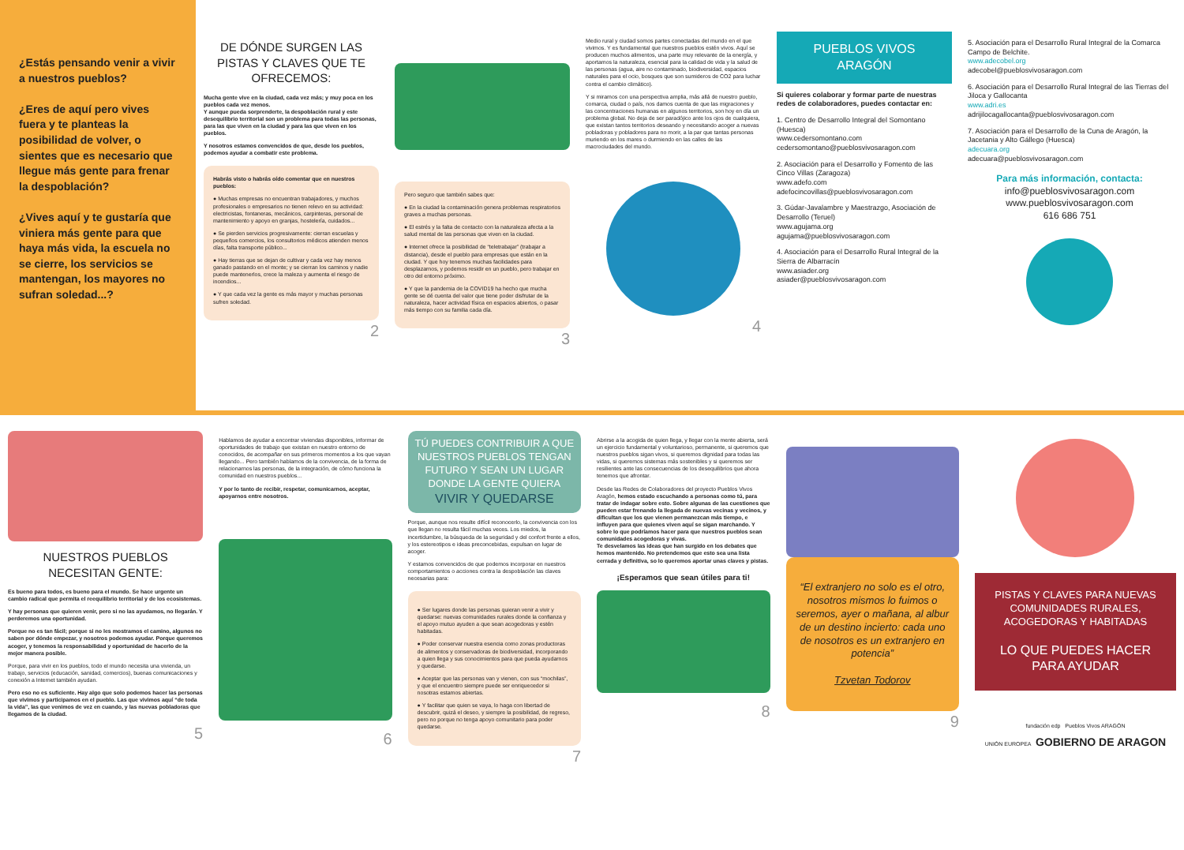¿Estás pensando venir a vivir a nuestros pueblos?
¿Eres de aquí pero vives fuera y te planteas la posibilidad de volver, o sientes que es necesario que llegue más gente para frenar la despoblación?
¿Vives aquí y te gustaría que viniera más gente para que haya más vida, la escuela no se cierre, los servicios se mantengan, los mayores no sufran soledad...?
DE DÓNDE SURGEN LAS PISTAS Y CLAVES QUE TE OFRECEMOS:
Mucha gente vive en la ciudad, cada vez más; y muy poca en los pueblos cada vez menos.
Y aunque pueda sorprenderte, la despoblación rural y este desequilibrio territorial son un problema para todas las personas, para las que viven en la ciudad y para las que viven en los pueblos.
Y nosotros estamos convencidos de que, desde los pueblos, podemos ayudar a combatir este problema.
Habrás visto o habrás oído comentar que en nuestros pueblos:
● Muchas empresas no encuentran trabajadores, y muchos profesionales o empresarios no tienen relevo en su actividad: electricistas, fontaneras, mecánicos, carpinteras, personal de mantenimiento y apoyo en granjas, hostelería, cuidados...
● Se pierden servicios progresivamente: cierran escuelas y pequeños comercios, los consultorios médicos atienden menos días, falta transporte público...
● Hay tierras que se dejan de cultivar y cada vez hay menos ganado pastando en el monte; y se cierran los caminos y nadie puede mantenerlos, crece la maleza y aumenta el riesgo de incendios...
● Y que cada vez la gente es más mayor y muchas personas sufren soledad.
2
Pero seguro que también sabes que:
● En la ciudad la contaminación genera problemas respiratorios graves a muchas personas.
● El estrés y la falta de contacto con la naturaleza afecta a la salud mental de las personas que viven en la ciudad.
● Internet ofrece la posibilidad de “teletrabajar” (trabajar a distancia), desde el pueblo para empresas que están en la ciudad. Y que hoy tenemos muchas facilidades para desplazarnos, y podemos residir en un pueblo, pero trabajar en otro del entorno próximo.
● Y que la pandemia de la COVID19 ha hecho que mucha gente se dé cuenta del valor que tiene poder disfrutar de la naturaleza, hacer actividad física en espacios abiertos, o pasar más tiempo con su familia cada día.
3
Medio rural y ciudad somos partes conectadas del mundo en el que vivimos. Y es fundamental que nuestros pueblos estén vivos. Aquí se producen muchos alimentos, una parte muy relevante de la energía, y aportamos la naturaleza, esencial para la calidad de vida y la salud de las personas (agua, aire no contaminado, biodiversidad, espacios naturales para el ocio, bosques que son sumideros de CO2 para luchar contra el cambio climático).
Y si miramos con una perspectiva amplia, más allá de nuestro pueblo, comarca, ciudad o país, nos damos cuenta de que las migraciones y las concentraciones humanas en algunos territorios, son hoy en día un problema global. No deja de ser paradójico ante los ojos de cualquiera, que existan tantos territorios deseando y necesitando acoger a nuevas pobladoras y pobladores para no morir, a la par que tantas personas muriendo en los mares o durmiendo en las calles de las macrociudades del mundo.
4
PUEBLOS VIVOS ARAGÓN
Si quieres colaborar y formar parte de nuestras redes de colaboradores, puedes contactar en:
1. Centro de Desarrollo Integral del Somontano (Huesca)
www.cedersomontano.com
cedersomontano@pueblosvivosaragon.com
2. Asociación para el Desarrollo y Fomento de las Cinco Villas (Zaragoza)
www.adefo.com
adefocincovillas@pueblosvivosaragon.com
3. Gúdar-Javalambre y Maestrazgo, Asociación de Desarrollo (Teruel)
www.agujama.org
agujama@pueblosvivosaragon.com
4. Asociación para el Desarrollo Rural Integral de la Sierra de Albarracín
www.asiader.org
asiader@pueblosvivosaragon.com
5. Asociación para el Desarrollo Rural Integral de la Comarca Campo de Belchite.
www.adecobel.org
adecobel@pueblosvivosaragon.com
6. Asociación para el Desarrollo Rural Integral de las Tierras del Jiloca y Gallocanta
www.adri.es
adrijilocagallocanta@pueblosvivosaragon.com
7. Asociación para el Desarrollo de la Cuna de Aragón, la Jacetania y Alto Gállego (Huesca)
adecuara.org
adecuara@pueblosvivosaragon.com
Para más información, contacta:
info@pueblosvivosaragon.com
www.pueblosvivosaragon.com
616 686 751
NUESTROS PUEBLOS NECESITAN GENTE:
Es bueno para todos, es bueno para el mundo. Se hace urgente un cambio radical que permita el reequilibrio territorial y de los ecosistemas.
Y hay personas que quieren venir, pero si no las ayudamos, no llegarán. Y perderemos una oportunidad.
Porque no es tan fácil; porque si no les mostramos el camino, algunos no saben por dónde empezar, y nosotros podemos ayudar. Porque queremos acoger, y tenemos la responsabilidad y oportunidad de hacerlo de la mejor manera posible.
Porque, para vivir en los pueblos, todo el mundo necesita una vivienda, un trabajo, servicios (educación, sanidad, comercios), buenas comunicaciones y conexión a Internet también ayudan.
Pero eso no es suficiente. Hay algo que solo podemos hacer las personas que vivimos y participamos en el pueblo. Las que vivimos aquí “de toda la vida”, las que venimos de vez en cuando, y las nuevas pobladoras que llegamos de la ciudad.
5
Hablamos de ayudar a encontrar viviendas disponibles, informar de oportunidades de trabajo que existan en nuestro entorno de conocidos, de acompañar en sus primeros momentos a los que vayan llegando... Pero también hablamos de la convivencia, de la forma de relacionarnos las personas, de la integración, de cómo funciona la comunidad en nuestros pueblos...
Y por lo tanto de recibir, respetar, comunicarnos, aceptar, apoyarnos entre nosotros.
6
TÚ PUEDES CONTRIBUIR A QUE NUESTROS PUEBLOS TENGAN FUTURO Y SEAN UN LUGAR DONDE LA GENTE QUIERA
VIVIR Y QUEDARSE
Porque, aunque nos resulte difícil reconocerlo, la convivencia con los que llegan no resulta fácil muchas veces. Los miedos, la incertidumbre, la búsqueda de la seguridad y del confort frente a ellos, y los estereotipos e ideas preconcebidas, expulsan en lugar de acoger.
Y estamos convencidos de que podemos incorporar en nuestros comportamientos o acciones contra la despoblación las claves necesarias para:
● Ser lugares donde las personas quieran venir a vivir y quedarse: nuevas comunidades rurales donde la confianza y el apoyo mutuo ayuden a que sean acogedoras y estén habitadas.
● Poder conservar nuestra esencia como zonas productoras de alimentos y conservadoras de biodiversidad, incorporando a quien llega y sus conocimientos para que pueda ayudarnos y quedarse.
● Aceptar que las personas van y vienen, con sus “mochilas”, y que el encuentro siempre puede ser enriquecedor si nosotras estamos abiertas.
● Y facilitar que quien se vaya, lo haga con libertad de descubrir, quizá el deseo, y siempre la posibilidad, de regreso, pero no porque no tenga apoyo comunitario para poder quedarse.
7
Abrirse a la acogida de quien llega, y llegar con la mente abierta, será un ejercicio fundamental y voluntarioso, permanente, si queremos que nuestros pueblos sigan vivos, si queremos dignidad para todas las vidas, si queremos sistemas más sostenibles y si queremos ser resilientes ante las consecuencias de los desequilibrios que ahora tenemos que afrontar.
Desde las Redes de Colaboradores del proyecto Pueblos Vivos Aragón, hemos estado escuchando a personas como tú, para tratar de indagar sobre esto. Sobre algunas de las cuestiones que pueden estar frenando la llegada de nuevas vecinas y vecinos, y dificultan que los que vienen permanezcan más tiempo, e influyen para que quienes viven aquí se sigan marchando. Y sobre lo que podríamos hacer para que nuestros pueblos sean comunidades acogedoras y vivas.
Te desvelamos las ideas que han surgido en los debates que hemos mantenido. No pretendemos que esto sea una lista cerrada y definitiva, so lo queremos aportar unas claves y pistas.
¡Esperamos que sean útiles para ti!
8
“El extranjero no solo es el otro, nosotros mismos lo fuimos o seremos, ayer o mañana, al albur de un destino incierto: cada uno de nosotros es un extranjero en potencia”
Tzvetan Todorov
9
PISTAS Y CLAVES PARA NUEVAS COMUNIDADES RURALES, ACOGEDORAS Y HABITADAS
LO QUE PUEDES HACER PARA AYUDAR
fundación edp Pueblos Vivos ARAGÓN
UNIÓN EUROPEA GOBIERNO DE ARAGON